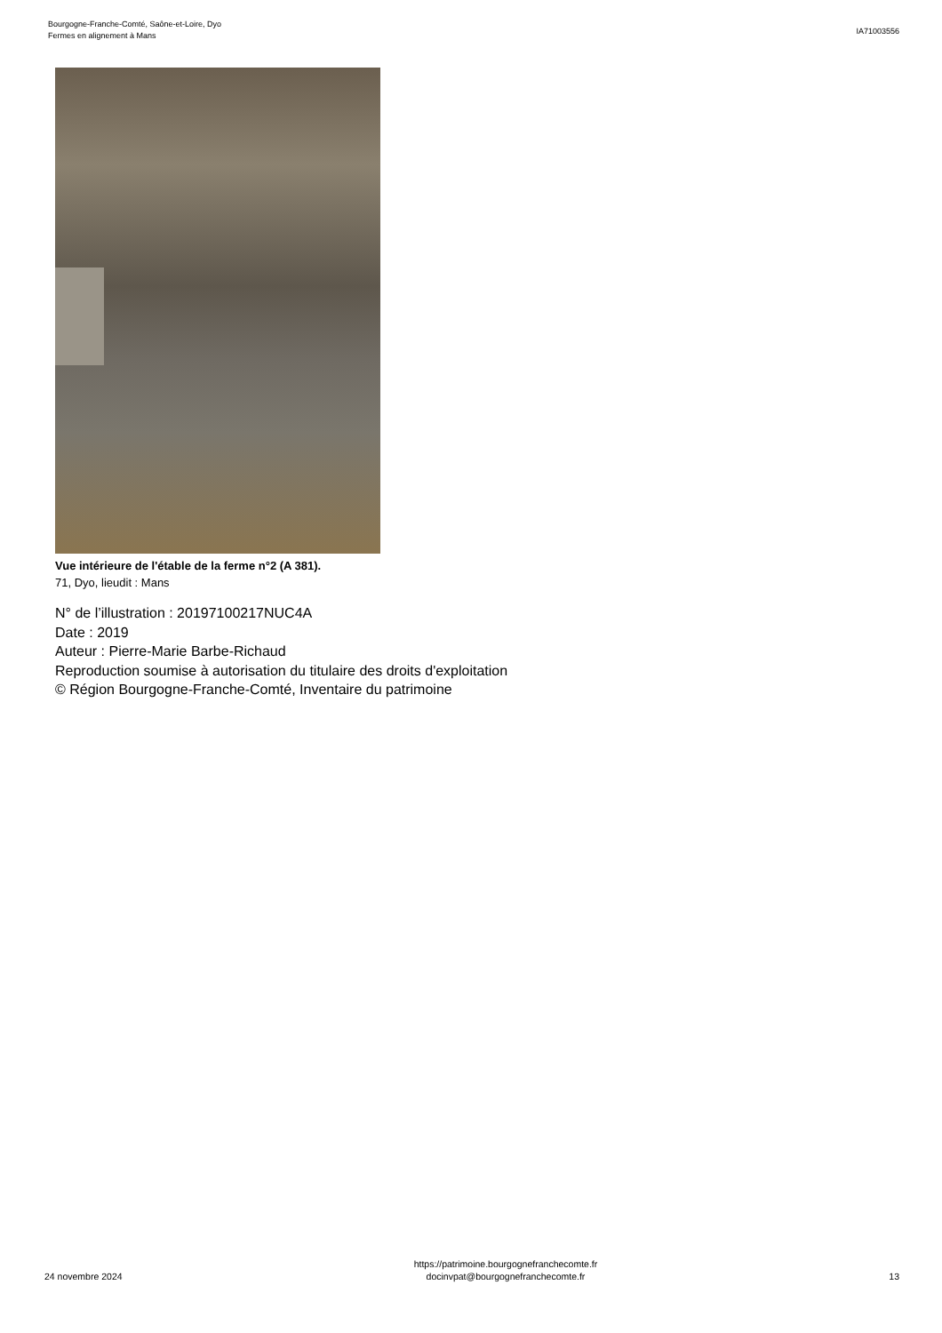Bourgogne-Franche-Comté, Saône-et-Loire, Dyo
Fermes en alignement à Mans
IA71003556
Vue intérieure de l'étable de la ferme n°2 (A 381).
71, Dyo, lieudit : Mans
N° de l’illustration : 20197100217NUC4A
Date : 2019
Auteur : Pierre-Marie Barbe-Richaud
Reproduction soumise à autorisation du titulaire des droits d'exploitation
© Région Bourgogne-Franche-Comté, Inventaire du patrimoine
24 novembre 2024
https://patrimoine.bourgognefranchecomte.fr
docinvpat@bourgognefranchecomte.fr
13